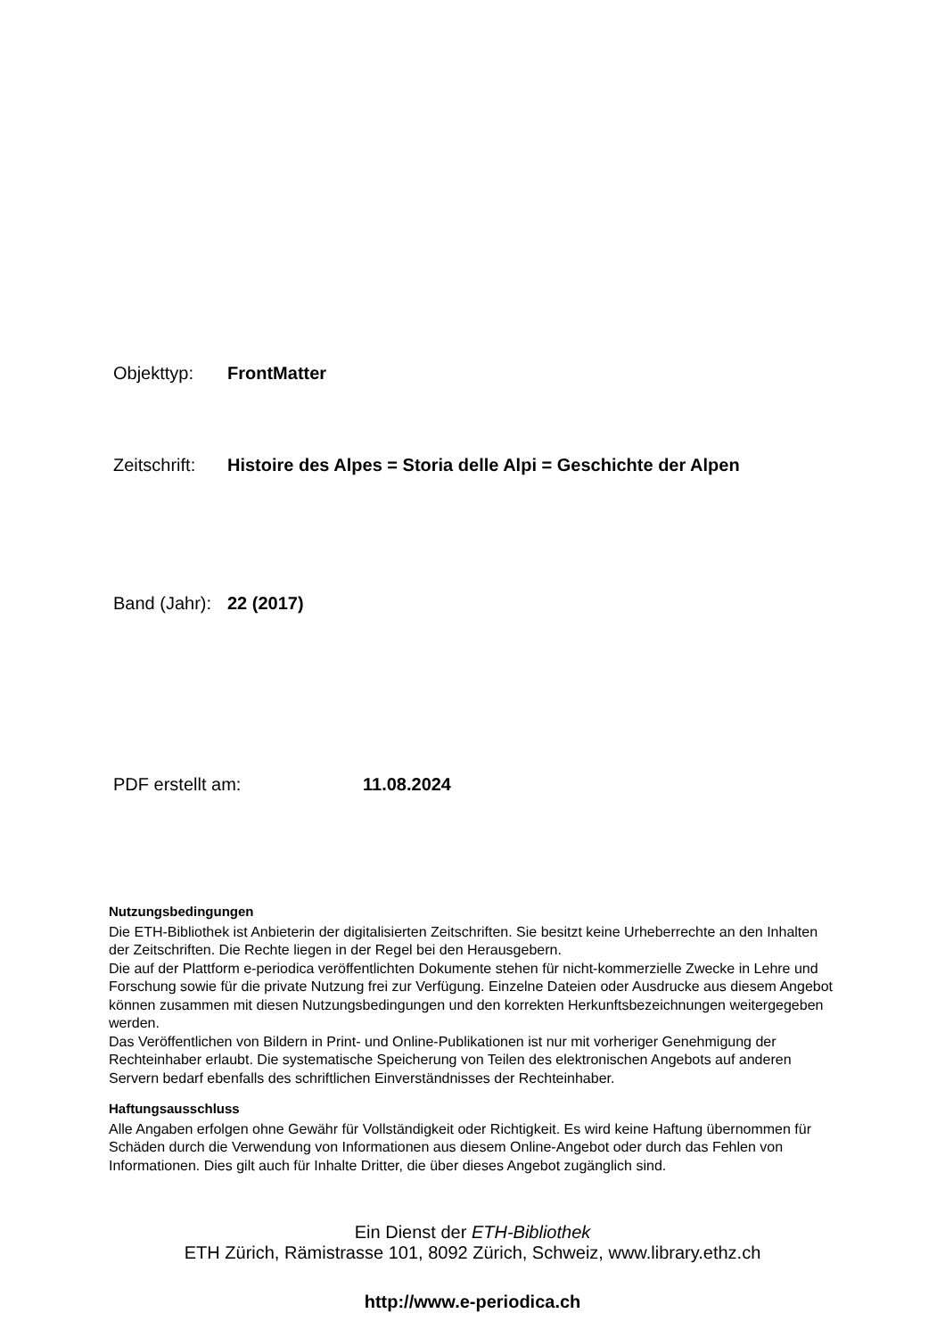Objekttyp: FrontMatter
Zeitschrift: Histoire des Alpes = Storia delle Alpi = Geschichte der Alpen
Band (Jahr): 22 (2017)
PDF erstellt am: 11.08.2024
Nutzungsbedingungen
Die ETH-Bibliothek ist Anbieterin der digitalisierten Zeitschriften. Sie besitzt keine Urheberrechte an den Inhalten der Zeitschriften. Die Rechte liegen in der Regel bei den Herausgebern.
Die auf der Plattform e-periodica veröffentlichten Dokumente stehen für nicht-kommerzielle Zwecke in Lehre und Forschung sowie für die private Nutzung frei zur Verfügung. Einzelne Dateien oder Ausdrucke aus diesem Angebot können zusammen mit diesen Nutzungsbedingungen und den korrekten Herkunftsbezeichnungen weitergegeben werden.
Das Veröffentlichen von Bildern in Print- und Online-Publikationen ist nur mit vorheriger Genehmigung der Rechteinhaber erlaubt. Die systematische Speicherung von Teilen des elektronischen Angebots auf anderen Servern bedarf ebenfalls des schriftlichen Einverständnisses der Rechteinhaber.
Haftungsausschluss
Alle Angaben erfolgen ohne Gewähr für Vollständigkeit oder Richtigkeit. Es wird keine Haftung übernommen für Schäden durch die Verwendung von Informationen aus diesem Online-Angebot oder durch das Fehlen von Informationen. Dies gilt auch für Inhalte Dritter, die über dieses Angebot zugänglich sind.
Ein Dienst der ETH-Bibliothek
ETH Zürich, Rämistrasse 101, 8092 Zürich, Schweiz, www.library.ethz.ch
http://www.e-periodica.ch